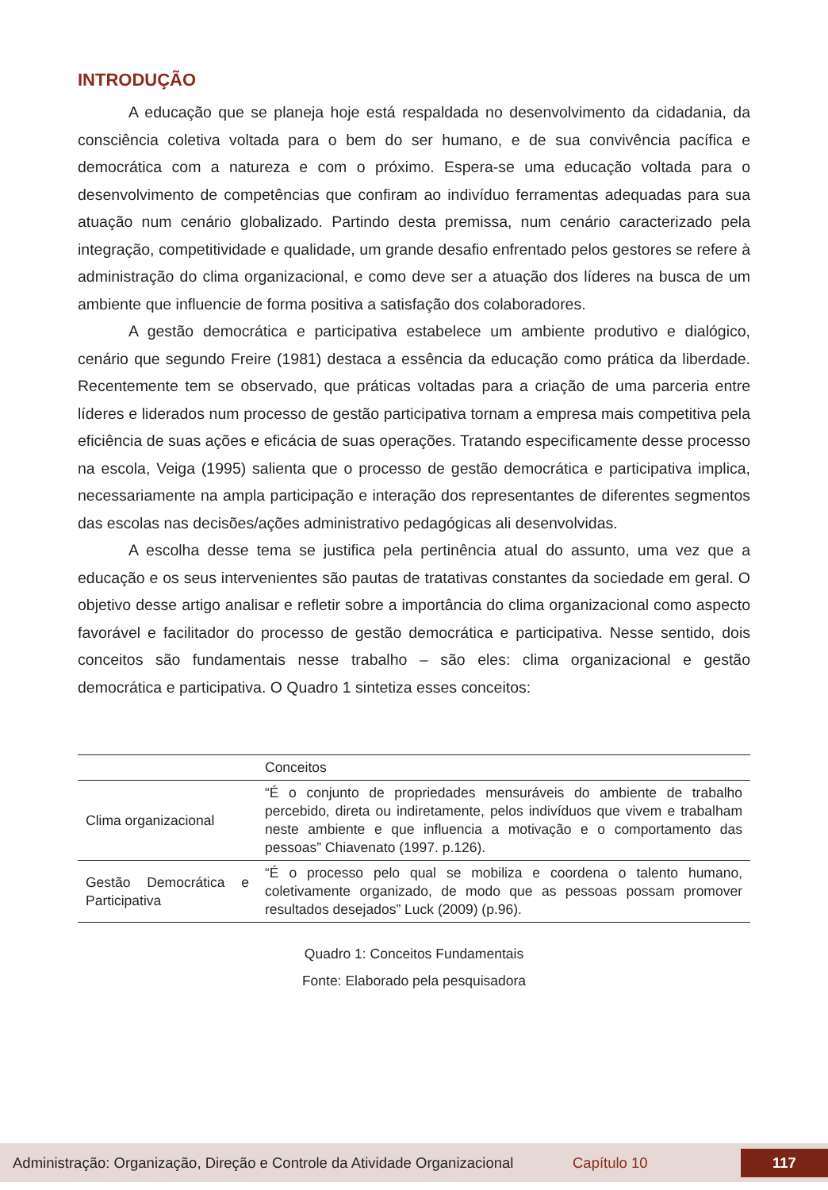INTRODUÇÃO
A educação que se planeja hoje está respaldada no desenvolvimento da cidadania, da consciência coletiva voltada para o bem do ser humano, e de sua convivência pacífica e democrática com a natureza e com o próximo. Espera-se uma educação voltada para o desenvolvimento de competências que confiram ao indivíduo ferramentas adequadas para sua atuação num cenário globalizado. Partindo desta premissa, num cenário caracterizado pela integração, competitividade e qualidade, um grande desafio enfrentado pelos gestores se refere à administração do clima organizacional, e como deve ser a atuação dos líderes na busca de um ambiente que influencie de forma positiva a satisfação dos colaboradores.
A gestão democrática e participativa estabelece um ambiente produtivo e dialógico, cenário que segundo Freire (1981) destaca a essência da educação como prática da liberdade. Recentemente tem se observado, que práticas voltadas para a criação de uma parceria entre líderes e liderados num processo de gestão participativa tornam a empresa mais competitiva pela eficiência de suas ações e eficácia de suas operações. Tratando especificamente desse processo na escola, Veiga (1995) salienta que o processo de gestão democrática e participativa implica, necessariamente na ampla participação e interação dos representantes de diferentes segmentos das escolas nas decisões/ações administrativo pedagógicas ali desenvolvidas.
A escolha desse tema se justifica pela pertinência atual do assunto, uma vez que a educação e os seus intervenientes são pautas de tratativas constantes da sociedade em geral. O objetivo desse artigo analisar e refletir sobre a importância do clima organizacional como aspecto favorável e facilitador do processo de gestão democrática e participativa. Nesse sentido, dois conceitos são fundamentais nesse trabalho – são eles: clima organizacional e gestão democrática e participativa. O Quadro 1 sintetiza esses conceitos:
| | Conceitos |
| --- | --- |
| Clima organizacional | “É o conjunto de propriedades mensuráveis do ambiente de trabalho percebido, direta ou indiretamente, pelos indivíduos que vivem e trabalham neste ambiente e que influencia a motivação e o comportamento das pessoas” Chiavenato (1997. p.126). |
| Gestão Democrática e Participativa | “É o processo pelo qual se mobiliza e coordena o talento humano, coletivamente organizado, de modo que as pessoas possam promover resultados desejados” Luck (2009) (p.96). |
Quadro 1: Conceitos Fundamentais
Fonte: Elaborado pela pesquisadora
Administração: Organização, Direção e Controle da Atividade Organizacional Capítulo 10 117